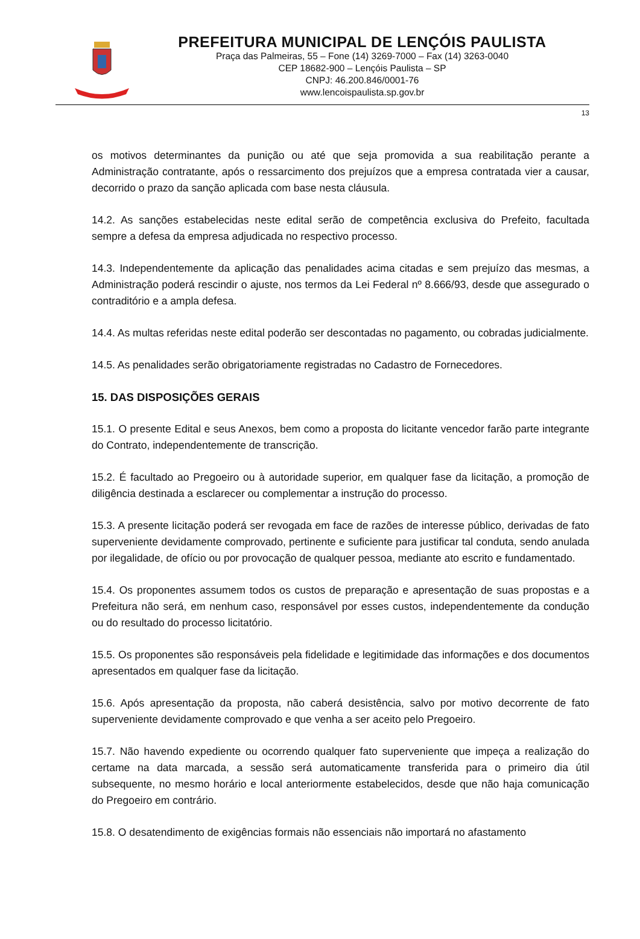PREFEITURA MUNICIPAL DE LENÇÓIS PAULISTA
Praça das Palmeiras, 55 – Fone (14) 3269-7000 – Fax (14) 3263-0040
CEP 18682-900 – Lençóis Paulista – SP
CNPJ: 46.200.846/0001-76
www.lencoispaulista.sp.gov.br
13
os motivos determinantes da punição ou até que seja promovida a sua reabilitação perante a Administração contratante, após o ressarcimento dos prejuízos que a empresa contratada vier a causar, decorrido o prazo da sanção aplicada com base nesta cláusula.
14.2. As sanções estabelecidas neste edital serão de competência exclusiva do Prefeito, facultada sempre a defesa da empresa adjudicada no respectivo processo.
14.3. Independentemente da aplicação das penalidades acima citadas e sem prejuízo das mesmas, a Administração poderá rescindir o ajuste, nos termos da Lei Federal nº 8.666/93, desde que assegurado o contraditório e a ampla defesa.
14.4. As multas referidas neste edital poderão ser descontadas no pagamento, ou cobradas judicialmente.
14.5. As penalidades serão obrigatoriamente registradas no Cadastro de Fornecedores.
15. DAS DISPOSIÇÕES GERAIS
15.1. O presente Edital e seus Anexos, bem como a proposta do licitante vencedor farão parte integrante do Contrato, independentemente de transcrição.
15.2. É facultado ao Pregoeiro ou à autoridade superior, em qualquer fase da licitação, a promoção de diligência destinada a esclarecer ou complementar a instrução do processo.
15.3. A presente licitação poderá ser revogada em face de razões de interesse público, derivadas de fato superveniente devidamente comprovado, pertinente e suficiente para justificar tal conduta, sendo anulada por ilegalidade, de ofício ou por provocação de qualquer pessoa, mediante ato escrito e fundamentado.
15.4. Os proponentes assumem todos os custos de preparação e apresentação de suas propostas e a Prefeitura não será, em nenhum caso, responsável por esses custos, independentemente da condução ou do resultado do processo licitatório.
15.5. Os proponentes são responsáveis pela fidelidade e legitimidade das informações e dos documentos apresentados em qualquer fase da licitação.
15.6. Após apresentação da proposta, não caberá desistência, salvo por motivo decorrente de fato superveniente devidamente comprovado e que venha a ser aceito pelo Pregoeiro.
15.7. Não havendo expediente ou ocorrendo qualquer fato superveniente que impeça a realização do certame na data marcada, a sessão será automaticamente transferida para o primeiro dia útil subsequente, no mesmo horário e local anteriormente estabelecidos, desde que não haja comunicação do Pregoeiro em contrário.
15.8. O desatendimento de exigências formais não essenciais não importará no afastamento